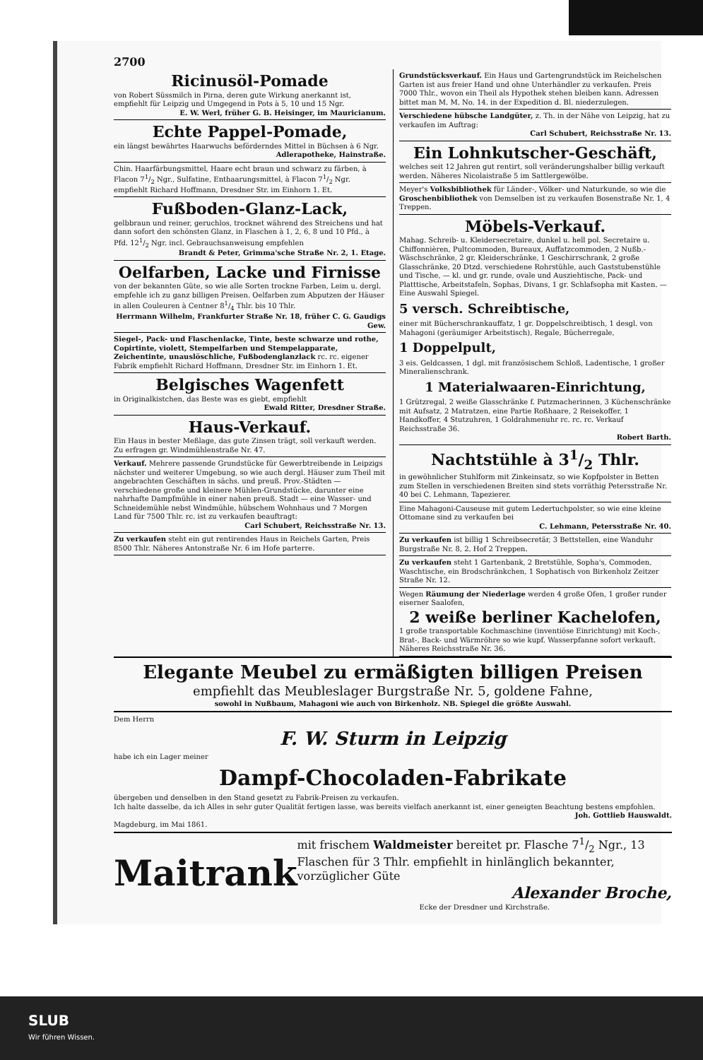2700
Ricinusöl-Pomade
von Robert Süssmilch in Pirna, deren gute Wirkung anerkannt ist, empfiehlt für Leipzig und Umgegend in Pots à 5, 10 und 15 Ngr.
E. W. Werl, früher G. B. Heisinger, im Mauricianum.
Echte Pappel-Pomade,
ein längst bewährtes Haarwuchs beförderndes Mittel in Büchsen à 6 Ngr.
Adlerapotheke, Hainstraße.
Chin. Haarfärbungsmittel, Haare echt braun und schwarz zu färben, à Flacon 71/2 Ngr., Sulfatine, Enthaarungsmittel, à Flacon 71/2 Ngr. empfiehlt Richard Hoffmann, Dresdner Str. im Einhorn 1. Et.
Fußboden-Glanz-Lack,
gelbbraun und reiner, geruchlos, trocknet während des Streichens und hat dann sofort den schönsten Glanz, in Flaschen à 1, 2, 6, 8 und 10 Pfd., à Pfd. 121/2 Ngr. incl. Gebrauchsanweisung empfehlen
Brandt & Peter, Grimma'sche Straße Nr. 2, 1. Etage.
Oelfarben, Lacke und Firnisse
von der bekannten Güte, so wie alle Sorten trockne Farben, Leim u. dergl. empfehle ich zu ganz billigen Preisen. Oelfarben zum Abputzen der Häuser in allen Couleuren à Centner 81/4 Thlr. bis 10 Thlr.
Herrmann Wilhelm, Frankfurter Straße Nr. 18, früher C. G. Gaudigs Gew.
Siegel-, Pack- und Flaschenlacke, Tinte, beste schwarze und rothe, Copirtinte, violett, Stempelfarben und Stempelapparate, Zeichentinte, unauslöschliche, Fußbodenglanzlack rc. rc. eigener Fabrik empfiehlt Richard Hoffmann, Dresdner Str. im Einhorn 1. Et.
Belgisches Wagenfett
in Originalkistchen, das Beste was es giebt, empfiehlt
Ewald Ritter, Dresdner Straße.
Haus-Verkauf.
Ein Haus in bester Meßlage, das gute Zinsen trägt, soll verkauft werden. Zu erfragen gr. Windmühlenstraße Nr. 47.
Verkauf. Mehrere passende Grundstücke für Gewerbtreibende in Leipzigs nächster und weiterer Umgebung, so wie auch dergl. Häuser zum Theil mit angebrachten Geschäften in sächs. und preuß. Prov.-Städten — verschiedene große und kleinere Mühlen-Grundstücke, darunter eine nahrhafte Dampfmühle in einer nahen preuß. Stadt — eine Wasser- und Schneidemühle nebst Windmühle, hübschem Wohnhaus und 7 Morgen Land für 7500 Thlr. rc. ist zu verkaufen beauftragt:
Carl Schubert, Reichsstraße Nr. 13.
Zu verkaufen steht ein gut rentirendes Haus in Reichels Garten, Preis 8500 Thlr. Näheres Antonstraße Nr. 6 im Hofe parterre.
Grundstücksverkauf. Ein Haus und Gartengrundstück im Reichelschen Garten ist aus freier Hand und ohne Unterhändler zu verkaufen. Preis 7000 Thlr., wovon ein Theil als Hypothek stehen bleiben kann. Adressen bittet man M. M. No. 14. in der Expedition d. Bl. niederzulegen.
Verschiedene hübsche Landgüter, z. Th. in der Nähe von Leipzig, hat zu verkaufen im Auftrag:
Carl Schubert, Reichsstraße Nr. 13.
Ein Lohnkutscher-Geschäft,
welches seit 12 Jahren gut rentirt, soll veränderungshalber billig verkauft werden. Näheres Nicolaistraße 5 im Sattlergewölbe.
Meyer's Volksbibliothek für Länder-, Völker- und Naturkunde, so wie die Groschenbibliothek von Demselben ist zu verkaufen Bosenstraße Nr. 1, 4 Treppen.
Möbels-Verkauf.
Mahag. Schreib- u. Kleidersecretaire, dunkel u. hell pol. Secretaire u. Chiffonnièren, Pultcommoden, Bureaux, Auffatzcommoden, 2 Nußb.-Wäschschränke, 2 gr. Kleiderschränke, 1 Geschirrschrank, 2 große Glasschränke, 20 Dtzd. verschiedene Rohrstühle, auch Gaststubenstühle und Tische, — kl. und gr. runde, ovale und Ausziehtische, Pack- und Platttische, Arbeitstafeln, Sophas, Divans, 1 gr. Schlafsopha mit Kasten. — Eine Auswahl Spiegel.
5 versch. Schreibtische,
einer mit Bücherschrankauffatz, 1 gr. Doppelschreibtisch, 1 desgl. von Mahagoni (geräumiger Arbeitstisch), Regale, Bücherregale,
1 Doppelpult,
3 eis. Geldcassen, 1 dgl. mit französischem Schloß, Ladentische, 1 großer Mineralienschrank.
1 Materialwaaren-Einrichtung,
1 Grützregal, 2 weiße Glasschränke f. Putzmacherinnen, 3 Küchenschränke mit Aufsatz, 2 Matratzen, eine Partie Roßhaare, 2 Reisekoffer, 1 Handkoffer, 4 Stutzuhren, 1 Goldrahmenuhr rc. rc. rc. Verkauf Reichsstraße 36.
Robert Barth.
Nachtstühle à 31/2 Thlr.
in gewöhnlicher Stuhlform mit Zinkeinsatz, so wie Kopfpolster in Betten zum Stellen in verschiedenen Breiten sind stets vorräthig Petersstraße Nr. 40 bei C. Lehmann, Tapezierer.
Eine Mahagoni-Causeuse mit gutem Ledertuchpolster, so wie eine kleine Ottomane sind zu verkaufen bei
C. Lehmann, Petersstraße Nr. 40.
Zu verkaufen ist billig 1 Schreibsecretär, 3 Bettstellen, eine Wanduhr Burgstraße Nr. 8, 2. Hof 2 Treppen.
Zu verkaufen steht 1 Gartenbank, 2 Bretstühle, Sopha's, Commoden, Waschtische, ein Brodschränkchen, 1 Sophatisch von Birkenholz Zeitzer Straße Nr. 12.
Wegen Räumung der Niederlage werden 4 große Ofen, 1 großer runder eiserner Saalofen,
2 weiße berliner Kachelofen,
1 große transportable Kochmaschine (inventiöse Einrichtung) mit Koch-, Brat-, Back- und Wärmröhre so wie kupf. Wasserpfanne sofort verkauft. Näheres Reichsstraße Nr. 36.
Elegante Meubel zu ermäßigten billigen Preisen
empfiehlt das Meubleslager Burgstraße Nr. 5, goldene Fahne,
sowohl in Nußbaum, Mahagoni wie auch von Birkenholz. NB. Spiegel die größte Auswahl.
Dem Herrn
F. W. Sturm in Leipzig
habe ich ein Lager meiner
Dampf-Chocoladen-Fabrikate
übergeben und denselben in den Stand gesetzt zu Fabrik-Preisen zu verkaufen.
Ich halte dasselbe, da ich Alles in sehr guter Qualität fertigen lasse, was bereits vielfach anerkannt ist, einer geneigten Beachtung bestens empfohlen.
Joh. Gottlieb Hauswaldt.
Magdeburg, im Mai 1861.
Maitrank
mit frischem Waldmeister bereitet pr. Flasche 71/2 Ngr., 13 Flaschen für 3 Thlr. empfiehlt in hinlänglich bekannter, vorzüglicher Güte
Alexander Broche,
Ecke der Dresdner und Kirchstraße.
SLUB
Wir führen Wissen.